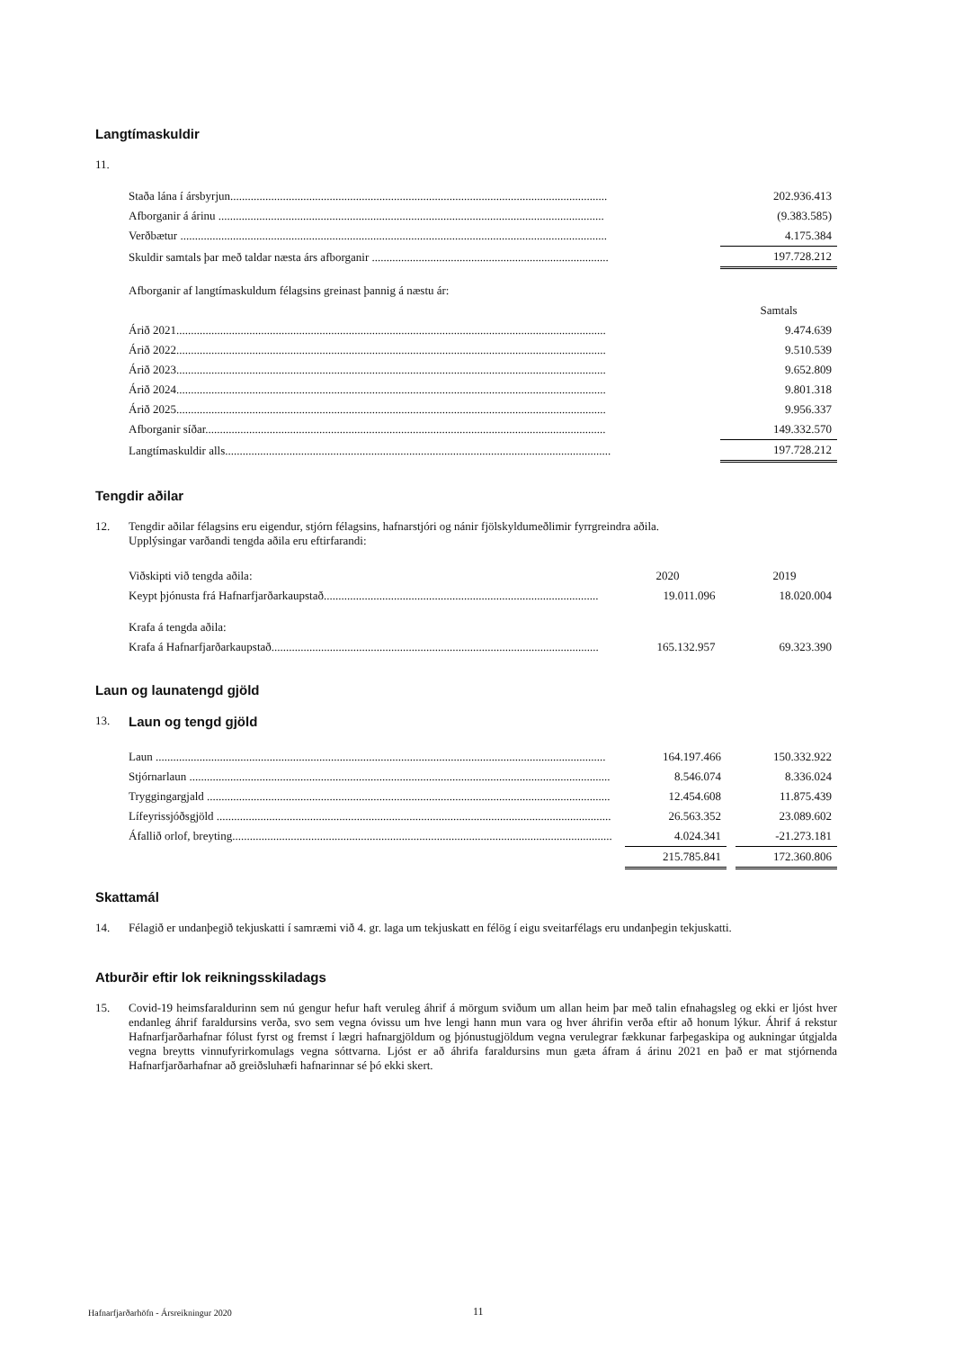Langtímaskuldir
11.
| Staða lána í ársbyrjun................................................................................................................................. | | 202.936.413 |
| Afborganir á árinu .................................................................................................................................... | | (9.383.585) |
| Verðbætur .................................................................................................................................................. | | 4.175.384 |
| Skuldir samtals þar með taldar næsta árs afborganir ................................................................................. | | 197.728.212 |
| Afborganir af langtímaskuldum félagsins greinast þannig á næstu ár: | | |
| | | Samtals |
| Árið 2021................................................................................................................................................... | | 9.474.639 |
| Árið 2022................................................................................................................................................... | | 9.510.539 |
| Árið 2023................................................................................................................................................... | | 9.652.809 |
| Árið 2024................................................................................................................................................... | | 9.801.318 |
| Árið 2025................................................................................................................................................... | | 9.956.337 |
| Afborganir síðar......................................................................................................................................... | | 149.332.570 |
| Langtímaskuldir alls.................................................................................................................................... | | 197.728.212 |
Tengdir aðilar
12.
Tengdir aðilar félagsins eru eigendur, stjórn félagsins, hafnarstjóri og nánir fjölskyldumeðlimir fyrrgreindra aðila.
Upplýsingar varðandi tengda aðila eru eftirfarandi:
| Viðskipti við tengda aðila: | | 2020 | | 2019 |
| Keypt þjónusta frá Hafnarfjarðarkaupstað.............................................................................................. | | 19.011.096 | | 18.020.004 |
| Krafa á tengda aðila: | | | | |
| Krafa á Hafnarfjarðarkaupstað................................................................................................................ | | 165.132.957 | | 69.323.390 |
Laun og launatengd gjöld
13.
Laun og tengd gjöld
| Laun .......................................................................................................................................................... | | 164.197.466 | | 150.332.922 |
| Stjórnarlaun ................................................................................................................................................ | | 8.546.074 | | 8.336.024 |
| Tryggingargjald .......................................................................................................................................... | | 12.454.608 | | 11.875.439 |
| Lífeyrissjóðsgjöld ....................................................................................................................................... | | 26.563.352 | | 23.089.602 |
| Áfallið orlof, breyting.................................................................................................................................. | | 4.024.341 | | -21.273.181 |
| | | 215.785.841 | | 172.360.806 |
Skattamál
14.
Félagið er undanþegið tekjuskatti í samræmi við 4. gr. laga um tekjuskatt en félög í eigu sveitarfélags eru undanþegin tekjuskatti.
Atburðir eftir lok reikningsskiladags
15.
Covid-19 heimsfaraldurinn sem nú gengur hefur haft veruleg áhrif á mörgum sviðum um allan heim þar með talin efnahagsleg og ekki er ljóst hver endanleg áhrif faraldursins verða, svo sem vegna óvissu um hve lengi hann mun vara og hver áhrifin verða eftir að honum lýkur. Áhrif á rekstur Hafnarfjarðarhafnar fólust fyrst og fremst í lægri hafnargjöldum og þjónustugjöldum vegna verulegrar fækkunar farþegaskipa og aukningar útgjalda vegna breytts vinnufyrirkomulags vegna sóttvarna. Ljóst er að áhrifa faraldursins mun gæta áfram á árinu 2021 en það er mat stjórnenda Hafnarfjarðarhafnar að greiðsluhæfi hafnarinnar sé þó ekki skert.
Hafnarfjarðarhöfn - Ársreikningur 2020
11